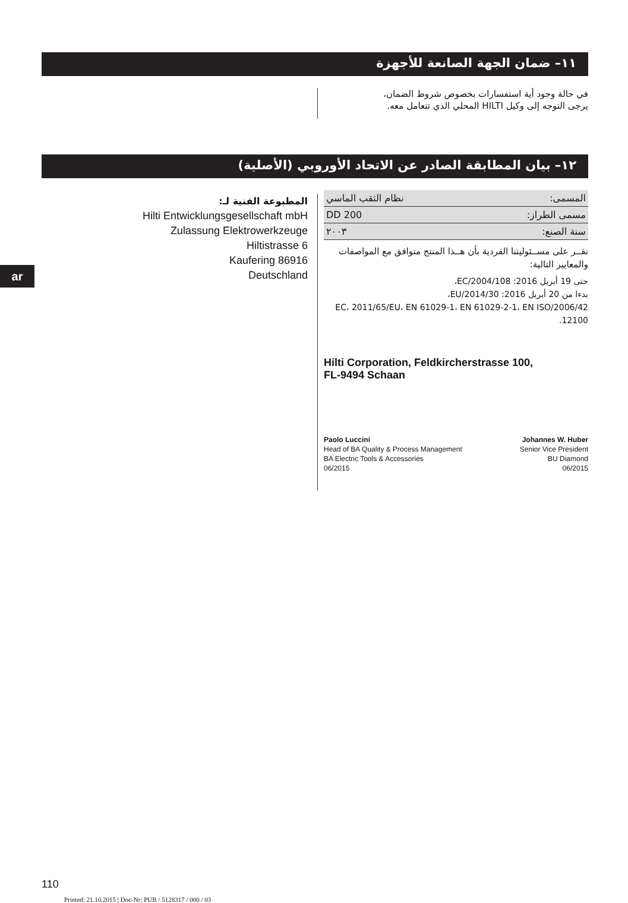١١– ضمان الجهة الصانعة للأجهزة
في حالة وجود أية استفسارات بخصوص شروط الضمان،
يرجى التوجه إلى وكيل HILTI المحلي الذي تتعامل معه.
١٢– بيان المطابقة الصادر عن الاتحاد الأوروبي (الأصلية)
المطبوعة الفنية لـ:
Hilti Entwicklungsgesellschaft mbH
Zulassung Elektrowerkzeuge
Hiltistrasse 6
Kaufering 86916
Deutschland
ar
| المسمى: | نظام الثقب الماسي |
| مسمى الطراز: | DD 200 |
| سنة الصنع: | ٢٠٠٣ |
نقــر على مســئوليتنا الفردية بأن هــذا المنتج متوافق مع المواصفات والمعايير التالية:
حتى 19 أبريل 2016: 2004/108/EC،
بدءا من 20 أبريل 2016: 2014/30/EU،
2006/42/EC، 2011/65/EU، EN 61029-1، EN 61029-2-1، EN ISO 12100.
Hilti Corporation, Feldkircherstrasse 100,
FL-9494 Schaan
Paolo Luccini
Head of BA Quality & Process Management
BA Electric Tools & Accessories
06/2015
Johannes W. Huber
Senior Vice President
BU Diamond
06/2015
110
Printed: 21.10.2015 | Doc-Nr: PUB / 5128317 / 000 / 03